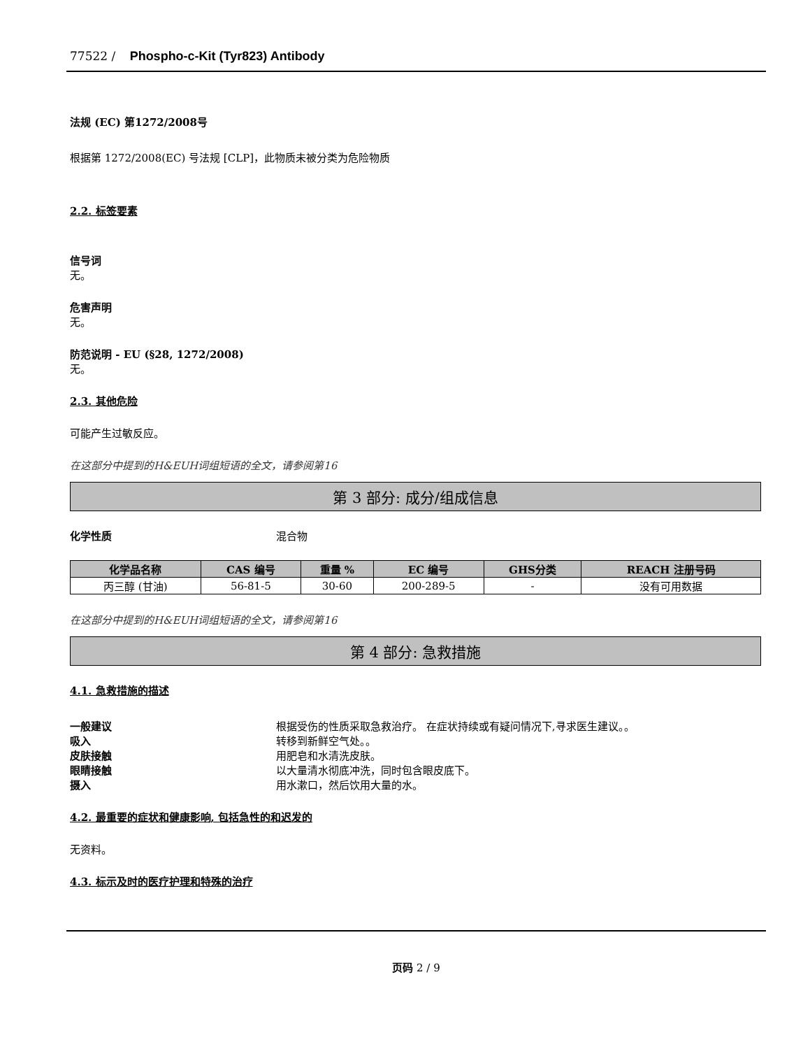77522 / Phospho-c-Kit (Tyr823) Antibody
法规 (EC) 第1272/2008号
根据第 1272/2008(EC) 号法规 [CLP]，此物质未被分类为危险物质
2.2. 标签要素
信号词
无。
危害声明
无。
防范说明 - EU (§28, 1272/2008)
无。
2.3. 其他危险
可能产生过敏反应。
在这部分中提到的H&EUH词组短语的全文，请参阅第16
第 3 部分: 成分/组成信息
化学性质 混合物
| 化学品名称 | CAS 编号 | 重量 % | EC 编号 | GHS分类 | REACH 注册号码 |
| --- | --- | --- | --- | --- | --- |
| 丙三醇 (甘油) | 56-81-5 | 30-60 | 200-289-5 | - | 没有可用数据 |
在这部分中提到的H&EUH词组短语的全文，请参阅第16
第 4 部分: 急救措施
4.1. 急救措施的描述
一般建议 根据受伤的性质采取急救治疗。 在症状持续或有疑问情况下,寻求医生建议。。
吸入 转移到新鲜空气处。。
皮肤接触 用肥皂和水清洗皮肤。
眼睛接触 以大量清水彻底冲洗，同时包含眼皮底下。
摄入 用水漱口，然后饮用大量的水。
4.2. 最重要的症状和健康影响, 包括急性的和迟发的
无资料。
4.3. 标示及时的医疗护理和特殊的治疗
页码 2 / 9